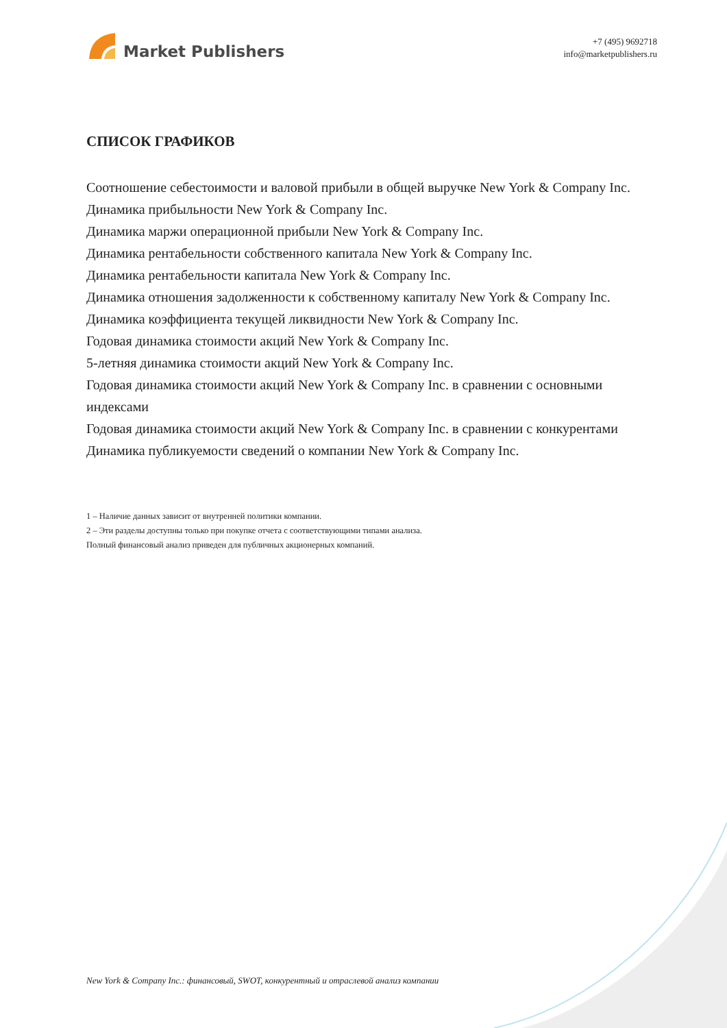Market Publishers
+7 (495) 9692718
info@marketpublishers.ru
СПИСОК ГРАФИКОВ
Соотношение себестоимости и валовой прибыли в общей выручке New York & Company Inc.
Динамика прибыльности New York & Company Inc.
Динамика маржи операционной прибыли New York & Company Inc.
Динамика рентабельности собственного капитала New York & Company Inc.
Динамика рентабельности капитала New York & Company Inc.
Динамика отношения задолженности к собственному капиталу New York & Company Inc.
Динамика коэффициента текущей ликвидности New York & Company Inc.
Годовая динамика стоимости акций New York & Company Inc.
5-летняя динамика стоимости акций New York & Company Inc.
Годовая динамика стоимости акций New York & Company Inc. в сравнении с основными индексами
Годовая динамика стоимости акций New York & Company Inc. в сравнении с конкурентами
Динамика публикуемости сведений о компании New York & Company Inc.
1 – Наличие данных зависит от внутренней политики компании.
2 – Эти разделы доступны только при покупке отчета с соответствующими типами анализа.
Полный финансовый анализ приведен для публичных акционерных компаний.
New York & Company Inc.: финансовый, SWOT, конкурентный и отраслевой анализ компании